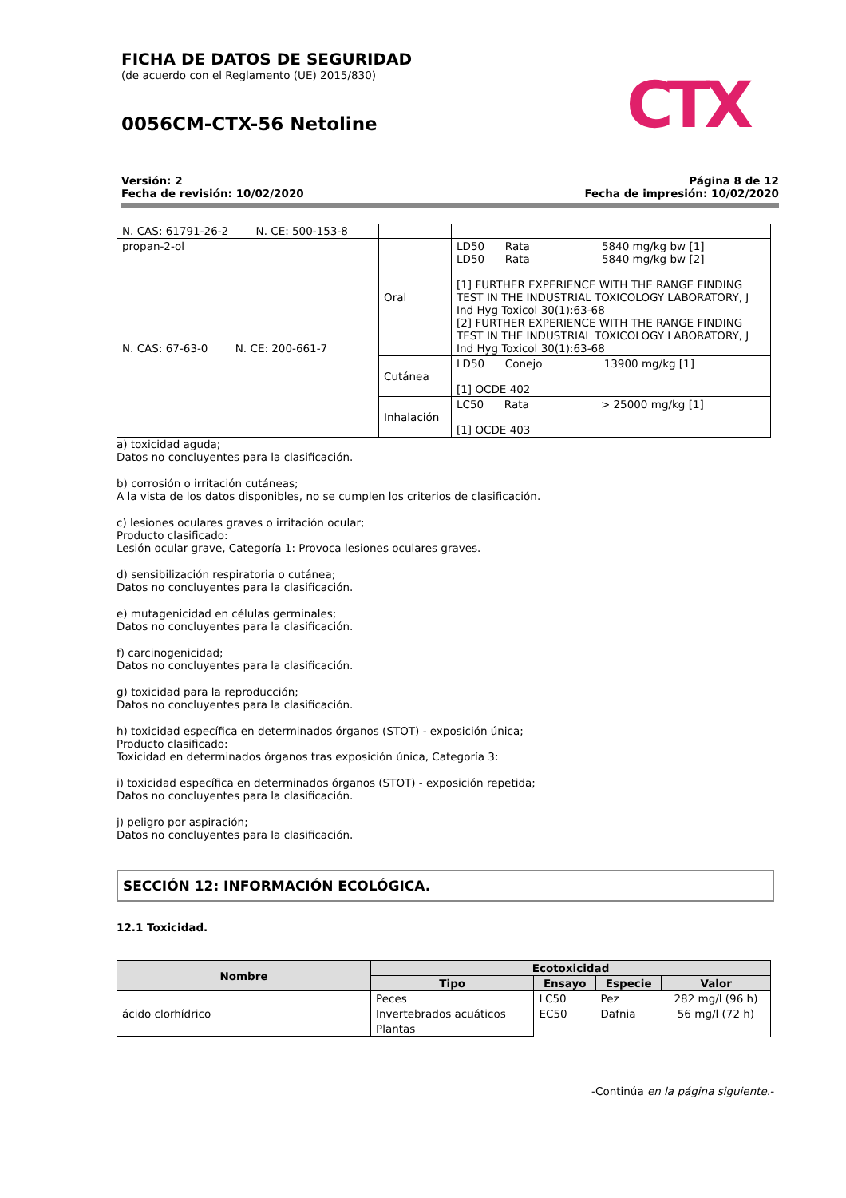FICHA DE DATOS DE SEGURIDAD
(de acuerdo con el Reglamento (UE) 2015/830)
0056CM-CTX-56 Netoline
CTX
Versión: 2
Fecha de revisión: 10/02/2020
Página 8 de 12
Fecha de impresión: 10/02/2020
| N. CAS: 61791-26-2 N. CE: 500-153-8 | | |
| propan-2-ol N. CAS: 67-63-0 N. CE: 200-661-7 | Oral | LD50 Rata 5840 mg/kg bw [1] LD50 Rata 5840 mg/kg bw [2] [1] FURTHER EXPERIENCE WITH THE RANGE FINDING TEST IN THE INDUSTRIAL TOXICOLOGY LABORATORY, J Ind Hyg Toxicol 30(1):63-68 [2] FURTHER EXPERIENCE WITH THE RANGE FINDING TEST IN THE INDUSTRIAL TOXICOLOGY LABORATORY, J Ind Hyg Toxicol 30(1):63-68 |
| | Cutánea | LD50 Conejo 13900 mg/kg [1] [1] OCDE 402 |
| | Inhalación | LC50 Rata > 25000 mg/kg [1] [1] OCDE 403 |
a) toxicidad aguda;
Datos no concluyentes para la clasificación.
b) corrosión o irritación cutáneas;
A la vista de los datos disponibles, no se cumplen los criterios de clasificación.
c) lesiones oculares graves o irritación ocular;
Producto clasificado:
Lesión ocular grave, Categoría 1: Provoca lesiones oculares graves.
d) sensibilización respiratoria o cutánea;
Datos no concluyentes para la clasificación.
e) mutagenicidad en células germinales;
Datos no concluyentes para la clasificación.
f) carcinogenicidad;
Datos no concluyentes para la clasificación.
g) toxicidad para la reproducción;
Datos no concluyentes para la clasificación.
h) toxicidad específica en determinados órganos (STOT) - exposición única;
Producto clasificado:
Toxicidad en determinados órganos tras exposición única, Categoría 3:
i) toxicidad específica en determinados órganos (STOT) - exposición repetida;
Datos no concluyentes para la clasificación.
j) peligro por aspiración;
Datos no concluyentes para la clasificación.
SECCIÓN 12: INFORMACIÓN ECOLÓGICA.
12.1 Toxicidad.
| Nombre | Ecotoxicidad | | | |
| --- | --- | --- | --- | --- |
| | Tipo | Ensayo | Especie | Valor |
| ácido clorhídrico | Peces | LC50 | Pez | 282 mg/l (96 h) |
| | Invertebrados acuáticos | EC50 | Dafnia | 56 mg/l (72 h) |
| | Plantas | | | |
-Continúa en la página siguiente.-